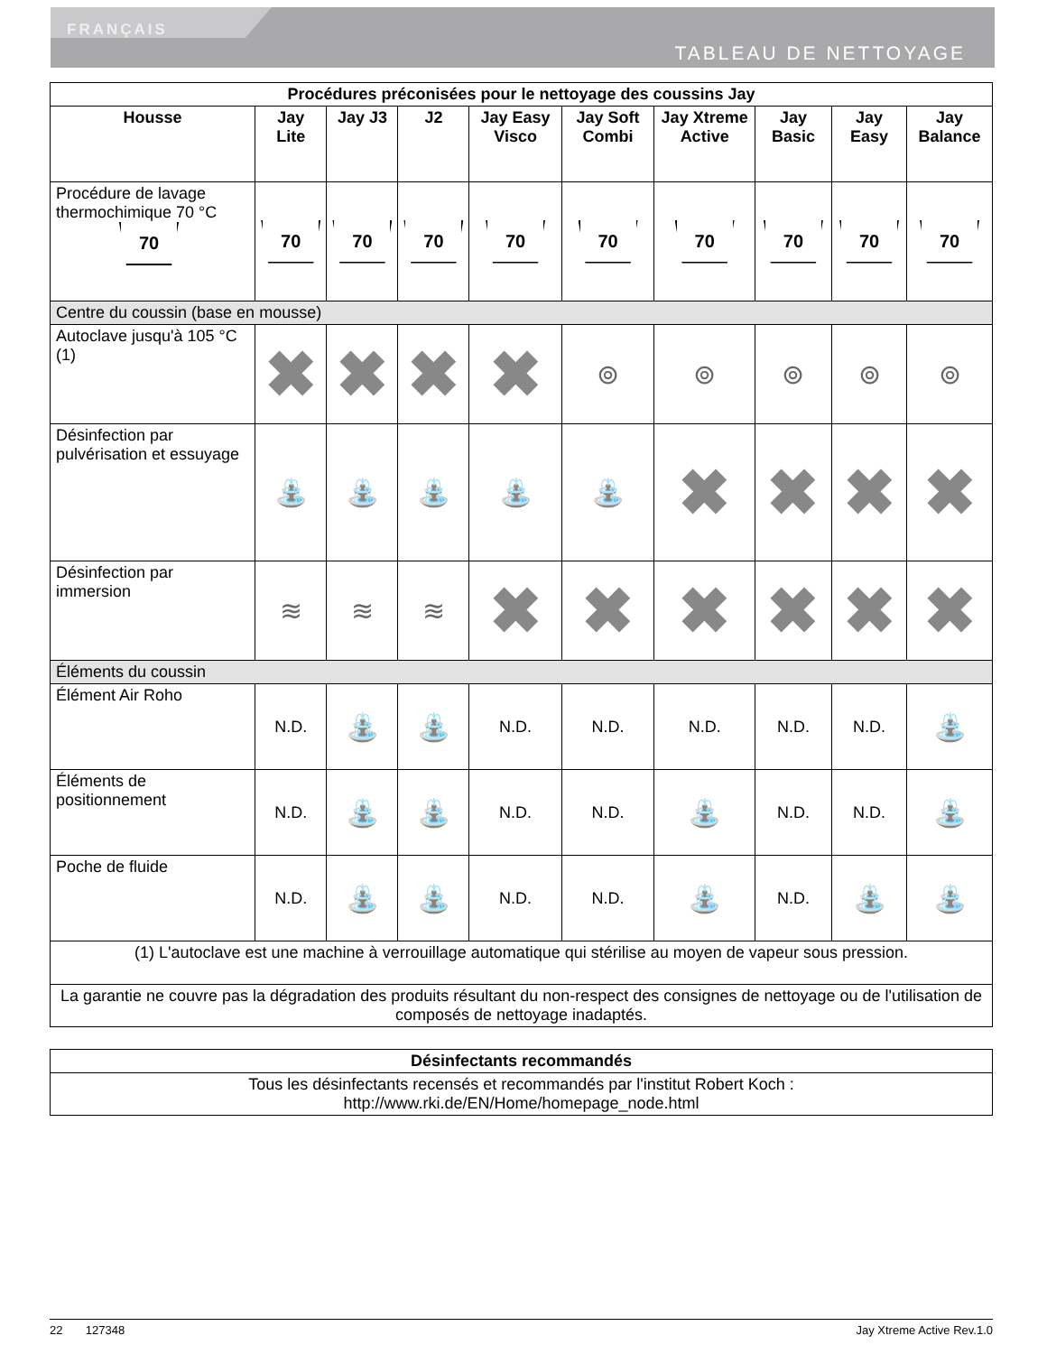FRANÇAIS
TABLEAU DE NETTOYAGE
| Procédures préconisées pour le nettoyage des coussins Jay | | | | | | | | | |
| --- | --- | --- | --- | --- | --- | --- | --- | --- | --- |
| Housse | Jay Lite | Jay J3 | J2 | Jay Easy Visco | Jay Soft Combi | Jay Xtreme Active | Jay Basic | Jay Easy | Jay Balance |
| Procédure de lavage thermochimique 70 °C 70 | 70 | 70 | 70 | 70 | 70 | 70 | 70 | 70 | 70 |
| Centre du coussin (base en mousse) | | | | | | | | | |
| Autoclave jusqu'à 105 °C (1) | ✖ | ✖ | ✖ | ✖ | ⊚ | ⊚ | ⊚ | ⊚ | ⊚ |
| Désinfection par pulvérisation et essuyage | ⛲ | ⛲ | ⛲ | ⛲ | ⛲ | ✖ | ✖ | ✖ | ✖ |
| Désinfection par immersion | ≋ | ≋ | ≋ | ✖ | ✖ | ✖ | ✖ | ✖ | ✖ |
| Éléments du coussin | | | | | | | | | |
| Élément Air Roho | N.D. | ⛲ | ⛲ | N.D. | N.D. | N.D. | N.D. | N.D. | ⛲ |
| Éléments de positionnement | N.D. | ⛲ | ⛲ | N.D. | N.D. | ⛲ | N.D. | N.D. | ⛲ |
| Poche de fluide | N.D. | ⛲ | ⛲ | N.D. | N.D. | ⛲ | N.D. | ⛲ | ⛲ |
| (1) L'autoclave est une machine à verrouillage automatique qui stérilise au moyen de vapeur sous pression. | | | | | | | | | |
| La garantie ne couvre pas la dégradation des produits résultant du non-respect des consignes de nettoyage ou de l'utilisation de composés de nettoyage inadaptés. | | | | | | | | | |
| Désinfectants recommandés |
| --- |
| Tous les désinfectants recensés et recommandés par l'institut Robert Koch : http://www.rki.de/EN/Home/homepage_node.html |
22 127348 Jay Xtreme Active Rev.1.0